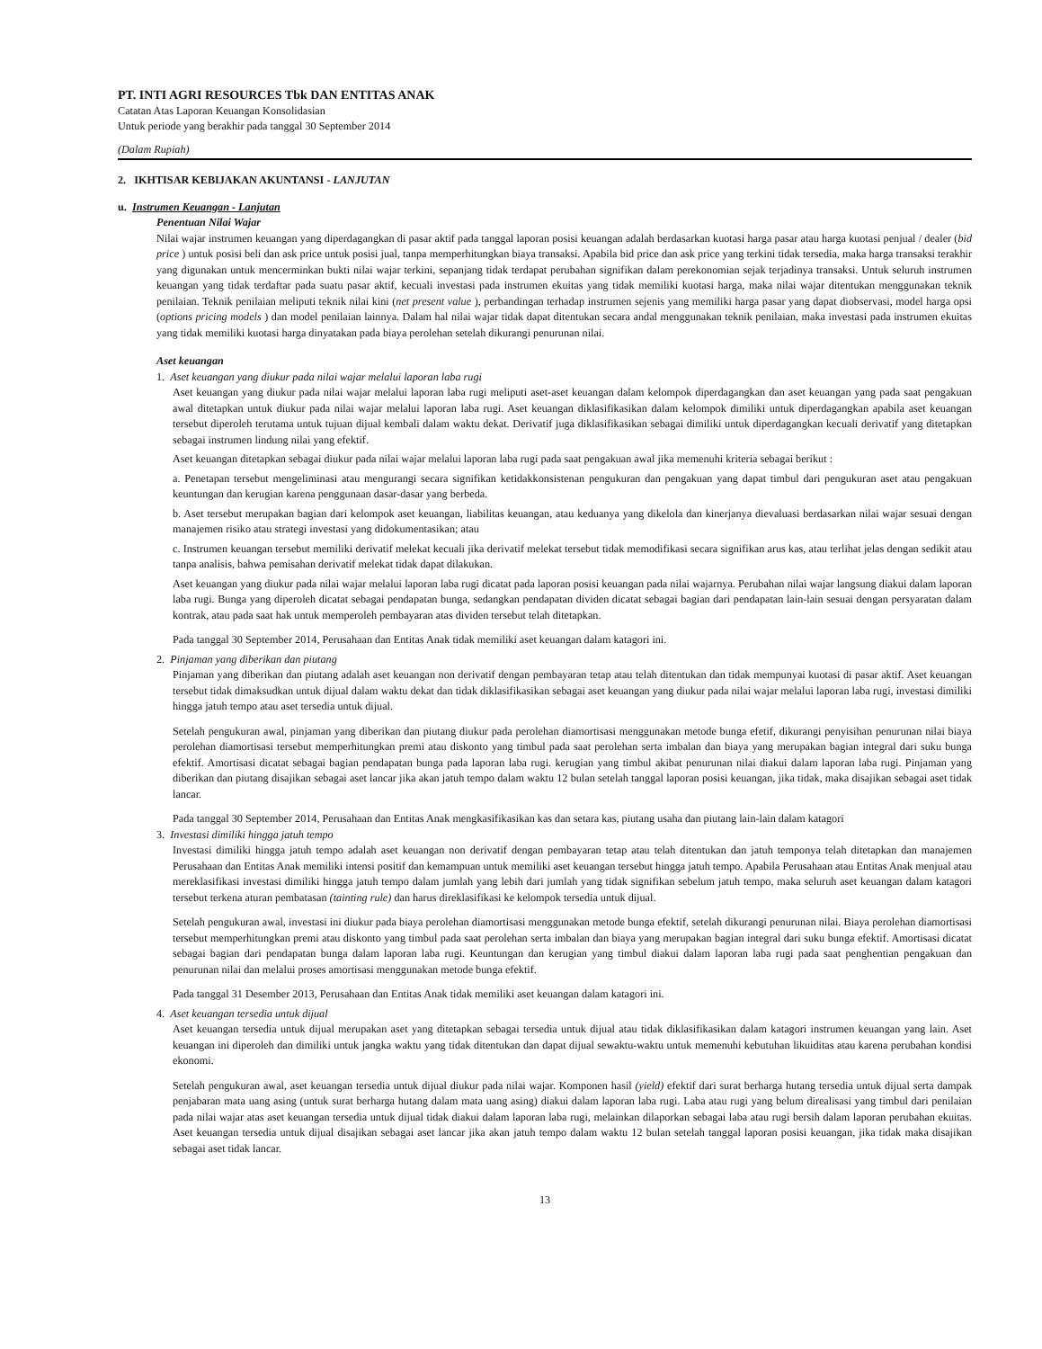PT. INTI AGRI RESOURCES Tbk DAN ENTITAS ANAK
Catatan Atas Laporan Keuangan Konsolidasian
Untuk periode yang berakhir pada tanggal 30 September 2014
(Dalam Rupiah)
2. IKHTISAR KEBIJAKAN AKUNTANSI - LANJUTAN
u. Instrumen Keuangan - Lanjutan
Penentuan Nilai Wajar
Nilai wajar instrumen keuangan yang diperdagangkan di pasar aktif pada tanggal laporan posisi keuangan adalah berdasarkan kuotasi harga pasar atau harga kuotasi penjual / dealer (bid price ) untuk posisi beli dan ask price untuk posisi jual, tanpa memperhitungkan biaya transaksi. Apabila bid price dan ask price yang terkini tidak tersedia, maka harga transaksi terakhir yang digunakan untuk mencerminkan bukti nilai wajar terkini, sepanjang tidak terdapat perubahan signifikan dalam perekonomian sejak terjadinya transaksi. Untuk seluruh instrumen keuangan yang tidak terdaftar pada suatu pasar aktif, kecuali investasi pada instrumen ekuitas yang tidak memiliki kuotasi harga, maka nilai wajar ditentukan menggunakan teknik penilaian. Teknik penilaian meliputi teknik nilai kini (net present value ), perbandingan terhadap instrumen sejenis yang memiliki harga pasar yang dapat diobservasi, model harga opsi (options pricing models ) dan model penilaian lainnya. Dalam hal nilai wajar tidak dapat ditentukan secara andal menggunakan teknik penilaian, maka investasi pada instrumen ekuitas yang tidak memiliki kuotasi harga dinyatakan pada biaya perolehan setelah dikurangi penurunan nilai.
Aset keuangan
1. Aset keuangan yang diukur pada nilai wajar melalui laporan laba rugi
Aset keuangan yang diukur pada nilai wajar melalui laporan laba rugi meliputi aset-aset keuangan dalam kelompok diperdagangkan dan aset keuangan yang pada saat pengakuan awal ditetapkan untuk diukur pada nilai wajar melalui laporan laba rugi. Aset keuangan diklasifikasikan dalam kelompok dimiliki untuk diperdagangkan apabila aset keuangan tersebut diperoleh terutama untuk tujuan dijual kembali dalam waktu dekat. Derivatif juga diklasifikasikan sebagai dimiliki untuk diperdagangkan kecuali derivatif yang ditetapkan sebagai instrumen lindung nilai yang efektif.
Aset keuangan ditetapkan sebagai diukur pada nilai wajar melalui laporan laba rugi pada saat pengakuan awal jika memenuhi kriteria sebagai berikut :
a. Penetapan tersebut mengeliminasi atau mengurangi secara signifikan ketidakkonsistenan pengukuran dan pengakuan yang dapat timbul dari pengukuran aset atau pengakuan keuntungan dan kerugian karena penggunaan dasar-dasar yang berbeda.
b. Aset tersebut merupakan bagian dari kelompok aset keuangan, liabilitas keuangan, atau keduanya yang dikelola dan kinerjanya dievaluasi berdasarkan nilai wajar sesuai dengan manajemen risiko atau strategi investasi yang didokumentasikan; atau
c. Instrumen keuangan tersebut memiliki derivatif melekat kecuali jika derivatif melekat tersebut tidak memodifikasi secara signifikan arus kas, atau terlihat jelas dengan sedikit atau tanpa analisis, bahwa pemisahan derivatif melekat tidak dapat dilakukan.
Aset keuangan yang diukur pada nilai wajar melalui laporan laba rugi dicatat pada laporan posisi keuangan pada nilai wajarnya. Perubahan nilai wajar langsung diakui dalam laporan laba rugi. Bunga yang diperoleh dicatat sebagai pendapatan bunga, sedangkan pendapatan dividen dicatat sebagai bagian dari pendapatan lain-lain sesuai dengan persyaratan dalam kontrak, atau pada saat hak untuk memperoleh pembayaran atas dividen tersebut telah ditetapkan.
Pada tanggal 30 September 2014, Perusahaan dan Entitas Anak tidak memiliki aset keuangan dalam katagori ini.
2. Pinjaman yang diberikan dan piutang
Pinjaman yang diberikan dan piutang adalah aset keuangan non derivatif dengan pembayaran tetap atau telah ditentukan dan tidak mempunyai kuotasi di pasar aktif. Aset keuangan tersebut tidak dimaksudkan untuk dijual dalam waktu dekat dan tidak diklasifikasikan sebagai aset keuangan yang diukur pada nilai wajar melalui laporan laba rugi, investasi dimiliki hingga jatuh tempo atau aset tersedia untuk dijual.
Setelah pengukuran awal, pinjaman yang diberikan dan piutang diukur pada perolehan diamortisasi menggunakan metode bunga efetif, dikurangi penyisihan penurunan nilai biaya perolehan diamortisasi tersebut memperhitungkan premi atau diskonto yang timbul pada saat perolehan serta imbalan dan biaya yang merupakan bagian integral dari suku bunga efektif. Amortisasi dicatat sebagai bagian pendapatan bunga pada laporan laba rugi. kerugian yang timbul akibat penurunan nilai diakui dalam laporan laba rugi. Pinjaman yang diberikan dan piutang disajikan sebagai aset lancar jika akan jatuh tempo dalam waktu 12 bulan setelah tanggal laporan posisi keuangan, jika tidak, maka disajikan sebagai aset tidak lancar.
Pada tanggal 30 September 2014, Perusahaan dan Entitas Anak mengkasifikasikan kas dan setara kas, piutang usaha dan piutang lain-lain dalam katagori
3. Investasi dimiliki hingga jatuh tempo
Investasi dimiliki hingga jatuh tempo adalah aset keuangan non derivatif dengan pembayaran tetap atau telah ditentukan dan jatuh temponya telah ditetapkan dan manajemen Perusahaan dan Entitas Anak memiliki intensi positif dan kemampuan untuk memiliki aset keuangan tersebut hingga jatuh tempo. Apabila Perusahaan atau Entitas Anak menjual atau mereklasifikasi investasi dimiliki hingga jatuh tempo dalam jumlah yang lebih dari jumlah yang tidak signifikan sebelum jatuh tempo, maka seluruh aset keuangan dalam katagori tersebut terkena aturan pembatasan (tainting rule) dan harus direklasifikasi ke kelompok tersedia untuk dijual.
Setelah pengukuran awal, investasi ini diukur pada biaya perolehan diamortisasi menggunakan metode bunga efektif, setelah dikurangi penurunan nilai. Biaya perolehan diamortisasi tersebut memperhitungkan premi atau diskonto yang timbul pada saat perolehan serta imbalan dan biaya yang merupakan bagian integral dari suku bunga efektif. Amortisasi dicatat sebagai bagian dari pendapatan bunga dalam laporan laba rugi. Keuntungan dan kerugian yang timbul diakui dalam laporan laba rugi pada saat penghentian pengakuan dan penurunan nilai dan melalui proses amortisasi menggunakan metode bunga efektif.
Pada tanggal 31 Desember 2013, Perusahaan dan Entitas Anak tidak memiliki aset keuangan dalam katagori ini.
4. Aset keuangan tersedia untuk dijual
Aset keuangan tersedia untuk dijual merupakan aset yang ditetapkan sebagai tersedia untuk dijual atau tidak diklasifikasikan dalam katagori instrumen keuangan yang lain. Aset keuangan ini diperoleh dan dimiliki untuk jangka waktu yang tidak ditentukan dan dapat dijual sewaktu-waktu untuk memenuhi kebutuhan likuiditas atau karena perubahan kondisi ekonomi.
Setelah pengukuran awal, aset keuangan tersedia untuk dijual diukur pada nilai wajar. Komponen hasil (yield) efektif dari surat berharga hutang tersedia untuk dijual serta dampak penjabaran mata uang asing (untuk surat berharga hutang dalam mata uang asing) diakui dalam laporan laba rugi. Laba atau rugi yang belum direalisasi yang timbul dari penilaian pada nilai wajar atas aset keuangan tersedia untuk dijual tidak diakui dalam laporan laba rugi, melainkan dilaporkan sebagai laba atau rugi bersih dalam laporan perubahan ekuitas. Aset keuangan tersedia untuk dijual disajikan sebagai aset lancar jika akan jatuh tempo dalam waktu 12 bulan setelah tanggal laporan posisi keuangan, jika tidak maka disajikan sebagai aset tidak lancar.
13